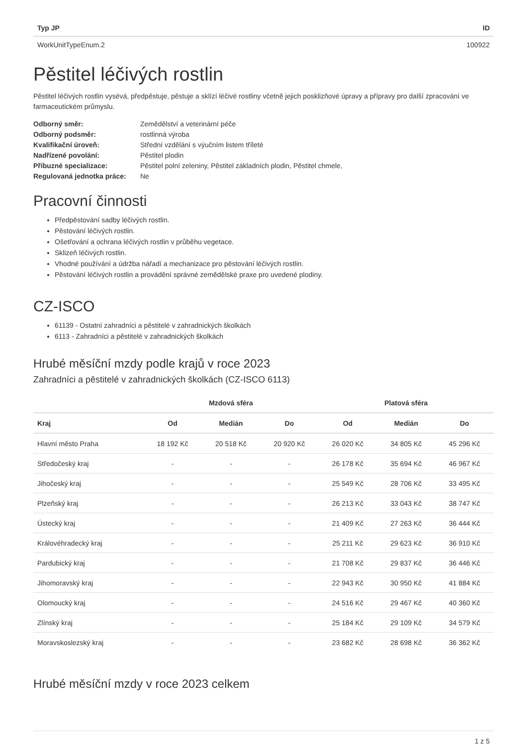| Typ JP | ID |
| --- | --- |
| WorkUnitTypeEnum.2 | 100922 |
Pěstitel léčivých rostlin
Pěstitel léčivých rostlin vysévá, předpěstuje, pěstuje a sklízí léčivé rostliny včetně jejich posklizňové úpravy a přípravy pro další zpracování ve farmaceutickém průmyslu.
| Odborný směr: | Zemědělství a veterinární péče |
| Odborný podsměr: | rostlinná výroba |
| Kvalifikační úroveň: | Střední vzdělání s výučním listem tříleté |
| Nadřízené povolání: | Pěstitel plodin |
| Příbuzné specializace: | Pěstitel polní zeleniny, Pěstitel základních plodin, Pěstitel chmele, |
| Regulovaná jednotka práce: | Ne |
Pracovní činnosti
Předpěstování sadby léčivých rostlin.
Pěstování léčivých rostlin.
Ošetřování a ochrana léčivých rostlin v průběhu vegetace.
Sklizeň léčivých rostlin.
Vhodné používání a údržba nářadí a mechanizace pro pěstování léčivých rostlin.
Pěstování léčivých rostlin a provádění správné zemědělské praxe pro uvedené plodiny.
CZ-ISCO
61139 - Ostatní zahradníci a pěstitelé v zahradnických školkách
6113 - Zahradníci a pěstitelé v zahradnických školkách
Hrubé měsíční mzdy podle krajů v roce 2023
Zahradníci a pěstitelé v zahradnických školkách (CZ-ISCO 6113)
| | Mzdová sféra | | | Platová sféra | | |
| --- | --- | --- | --- | --- | --- | --- |
| Kraj | Od | Medián | Do | Od | Medián | Do |
| Hlavní město Praha | 18 192 Kč | 20 518 Kč | 20 920 Kč | 26 020 Kč | 34 805 Kč | 45 296 Kč |
| Středočeský kraj | - | - | - | 26 178 Kč | 35 694 Kč | 46 967 Kč |
| Jihočeský kraj | - | - | - | 25 549 Kč | 28 706 Kč | 33 495 Kč |
| Plzeňský kraj | - | - | - | 26 213 Kč | 33 043 Kč | 38 747 Kč |
| Ústecký kraj | - | - | - | 21 409 Kč | 27 263 Kč | 36 444 Kč |
| Královéhradecký kraj | - | - | - | 25 211 Kč | 29 623 Kč | 36 910 Kč |
| Pardubický kraj | - | - | - | 21 708 Kč | 29 837 Kč | 36 446 Kč |
| Jihomoravský kraj | - | - | - | 22 943 Kč | 30 950 Kč | 41 884 Kč |
| Olomoucký kraj | - | - | - | 24 516 Kč | 29 467 Kč | 40 360 Kč |
| Zlínský kraj | - | - | - | 25 184 Kč | 29 109 Kč | 34 579 Kč |
| Moravskoslezský kraj | - | - | - | 23 682 Kč | 28 698 Kč | 36 362 Kč |
Hrubé měsíční mzdy v roce 2023 celkem
1 z 5